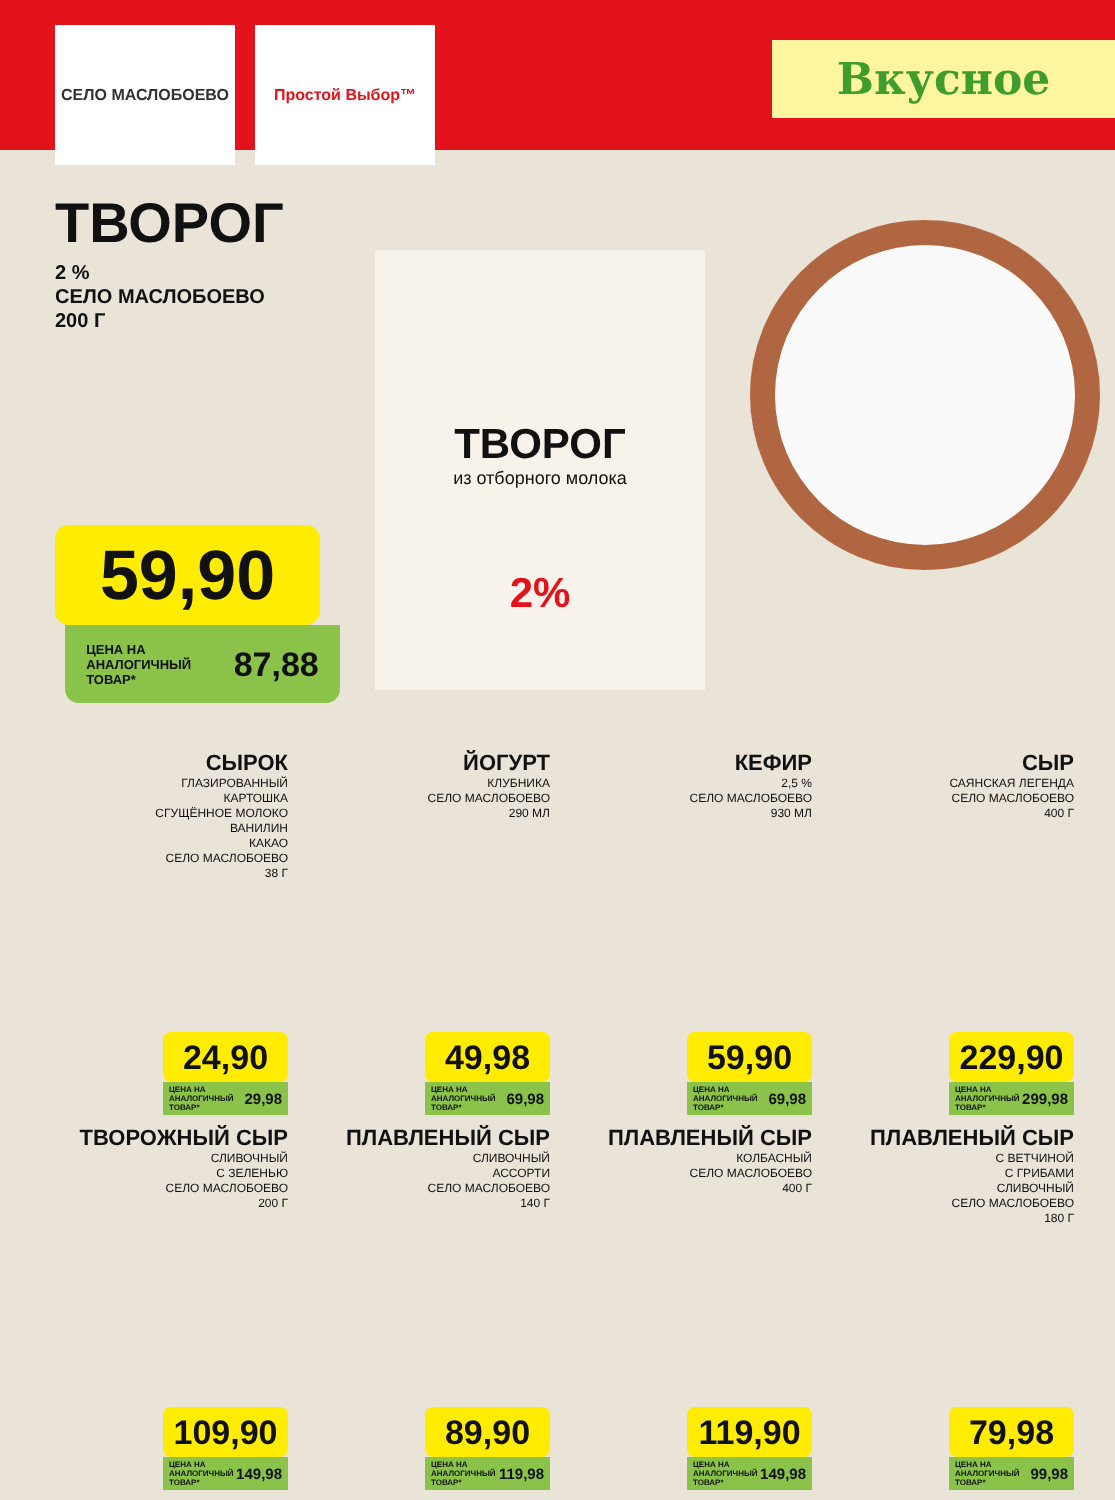СЕЛО МАСЛОБОЕВО Простой Выбор™
Вкусное
ТВОРОГ
2 %
СЕЛО МАСЛОБОЕВО
200 Г
ТВОРОГ
из отборного молока
2%
59,90
ЦЕНА НА
АНАЛОГИЧНЫЙ
ТОВАР* 87,88
СЫРОК
ГЛАЗИРОВАННЫЙ
КАРТОШКА
СГУЩЁННОЕ МОЛОКО
ВАНИЛИН
КАКАО
СЕЛО МАСЛОБОЕВО
38 Г
24,90
ЦЕНА НА
АНАЛОГИЧНЫЙ
ТОВАР* 29,98
ЙОГУРТ
КЛУБНИКА
СЕЛО МАСЛОБОЕВО
290 МЛ
49,98
ЦЕНА НА
АНАЛОГИЧНЫЙ
ТОВАР* 69,98
КЕФИР
2,5 %
СЕЛО МАСЛОБОЕВО
930 МЛ
59,90
ЦЕНА НА
АНАЛОГИЧНЫЙ
ТОВАР* 69,98
СЫР
САЯНСКАЯ ЛЕГЕНДА
СЕЛО МАСЛОБОЕВО
400 Г
229,90
ЦЕНА НА
АНАЛОГИЧНЫЙ
ТОВАР* 299,98
ТВОРОЖНЫЙ СЫР
СЛИВОЧНЫЙ
С ЗЕЛЕНЬЮ
СЕЛО МАСЛОБОЕВО
200 Г
109,90
ЦЕНА НА
АНАЛОГИЧНЫЙ
ТОВАР* 149,98
ПЛАВЛЕНЫЙ СЫР
СЛИВОЧНЫЙ
АССОРТИ
СЕЛО МАСЛОБОЕВО
140 Г
89,90
ЦЕНА НА
АНАЛОГИЧНЫЙ
ТОВАР* 119,98
ПЛАВЛЕНЫЙ СЫР
КОЛБАСНЫЙ
СЕЛО МАСЛОБОЕВО
400 Г
119,90
ЦЕНА НА
АНАЛОГИЧНЫЙ
ТОВАР* 149,98
ПЛАВЛЕНЫЙ СЫР
С ВЕТЧИНОЙ
С ГРИБАМИ
СЛИВОЧНЫЙ
СЕЛО МАСЛОБОЕВО
180 Г
79,98
ЦЕНА НА
АНАЛОГИЧНЫЙ
ТОВАР* 99,98